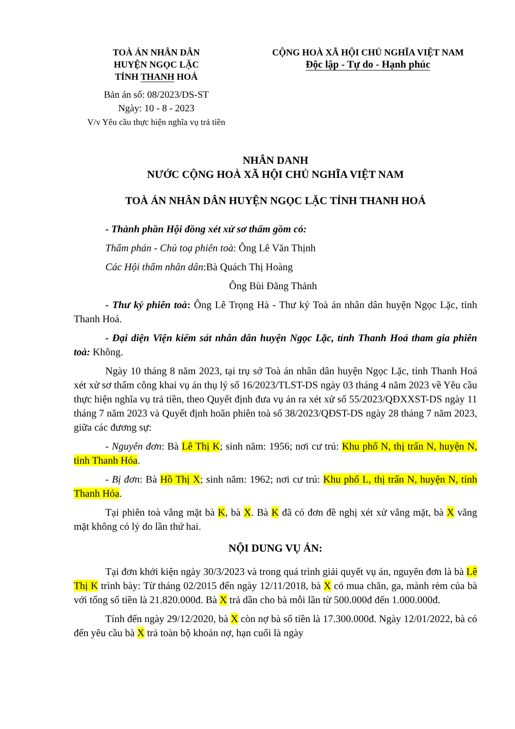TOÀ ÁN NHÂN DÂN
HUYỆN NGỌC LẶC
TỈNH THANH HOÁ
Bản án số: 08/2023/DS-ST
Ngày: 10 - 8 - 2023
V/v Yêu cầu thực hiện nghĩa vụ trả tiền
CỘNG HOÀ XÃ HỘI CHỦ NGHĨA VIỆT NAM
Độc lập - Tự do - Hạnh phúc
NHÂN DANH
NƯỚC CỘNG HOÀ XÃ HỘI CHỦ NGHĨA VIỆT NAM
TOÀ ÁN NHÂN DÂN HUYỆN NGỌC LẶC TỈNH THANH HOÁ
- Thành phần Hội đồng xét xử sơ thẩm gồm có:
Thẩm phán - Chủ toạ phiên toà: Ông Lê Văn Thịnh
Các Hội thẩm nhân dân:Bà Quách Thị Hoàng
Ông Bùi Đăng Thảnh
- Thư ký phiên toà: Ông Lê Trọng Hà - Thư ký Toà án nhân dân huyện Ngọc Lặc, tỉnh Thanh Hoá.
- Đại diện Viện kiểm sát nhân dân huyện Ngọc Lặc, tỉnh Thanh Hoá tham gia phiên toà: Không.
Ngày 10 tháng 8 năm 2023, tại trụ sở Toà án nhân dân huyện Ngọc Lặc, tỉnh Thanh Hoá xét xử sơ thẩm công khai vụ án thụ lý số 16/2023/TLST-DS ngày 03 tháng 4 năm 2023 về Yêu cầu thực hiện nghĩa vụ trả tiền, theo Quyết định đưa vụ án ra xét xử số 55/2023/QĐXXST-DS ngày 11 tháng 7 năm 2023 và Quyết định hoãn phiên toà số 38/2023/QĐST-DS ngày 28 tháng 7 năm 2023, giữa các đương sự:
- Nguyên đơn: Bà Lê Thị K; sinh năm: 1956; nơi cư trú: Khu phố N, thị trấn N, huyện N, tỉnh Thanh Hóa.
- Bị đơn: Bà Hồ Thị X; sinh năm: 1962; nơi cư trú: Khu phố L, thị trấn N, huyện N, tỉnh Thanh Hóa.
Tại phiên toà vắng mặt bà K, bà X. Bà K đã có đơn đề nghị xét xử vắng mặt, bà X vắng mặt không có lý do lần thứ hai.
NỘI DUNG VỤ ÁN:
Tại đơn khởi kiện ngày 30/3/2023 và trong quá trình giải quyết vụ án, nguyên đơn là bà Lê Thị K trình bày: Từ tháng 02/2015 đến ngày 12/11/2018, bà X có mua chăn, ga, mành rèm của bà với tổng số tiền là 21.820.000đ. Bà X trả dần cho bà mỗi lần từ 500.000đ đến 1.000.000đ.
Tính đến ngày 29/12/2020, bà X còn nợ bà số tiền là 17.300.000đ. Ngày 12/01/2022, bà có đến yêu cầu bà X trả toàn bộ khoản nợ, hạn cuối là ngày